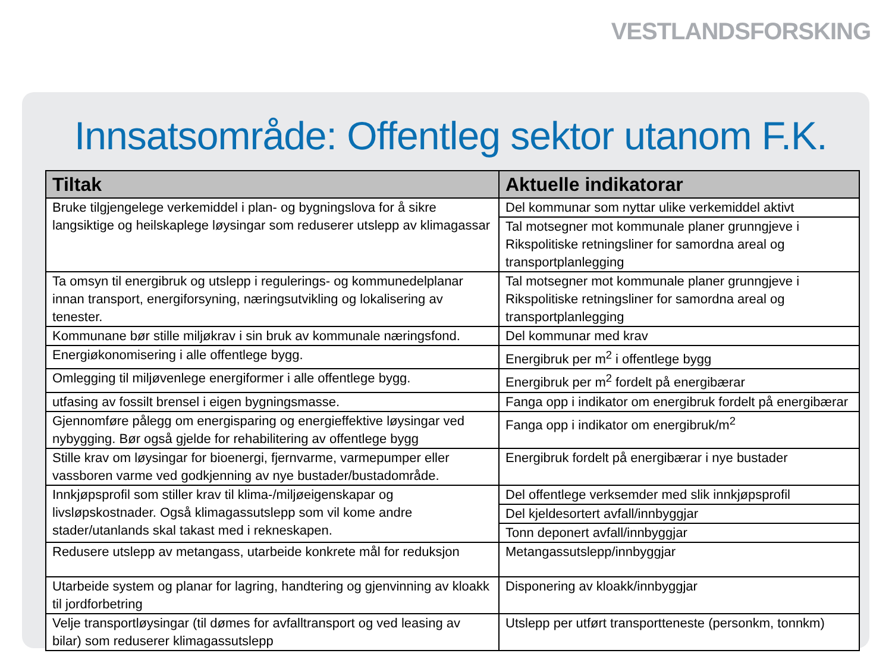VESTLANDSFORSKING
Innsatsområde: Offentleg sektor utanom F.K.
| Tiltak | Aktuelle indikatorar |
| --- | --- |
| Bruke tilgjengelege verkemiddel i plan- og bygningslova for å sikre langsiktige og heilskaplege løysingar som reduserer utslepp av klimagassar | Del kommunar som nyttar ulike verkemiddel aktivt |
| | Tal motsegner mot kommunale planer grunngjeve i Rikspolitiske retningsliner for samordna areal og transportplanlegging |
| Ta omsyn til energibruk og utslepp i regulerings- og kommunedelplanar innan transport, energiforsyning, næringsutvikling og lokalisering av tenester. | Tal motsegner mot kommunale planer grunngjeve i Rikspolitiske retningsliner for samordna areal og transportplanlegging |
| Kommunane bør stille miljøkrav i sin bruk av kommunale næringsfond. | Del kommunar med krav |
| Energiøkonomisering i alle offentlege bygg. | Energibruk per m<sup>2</sup> i offentlege bygg |
| Omlegging til miljøvenlege energiformer i alle offentlege bygg. | Energibruk per m<sup>2</sup> fordelt på energibærar |
| utfasing av fossilt brensel i eigen bygningsmasse. | Fanga opp i indikator om energibruk fordelt på energibærar |
| Gjennomføre pålegg om energisparing og energieffektive løysingar ved nybygging. Bør også gjelde for rehabilitering av offentlege bygg | Fanga opp i indikator om energibruk/m<sup>2</sup> |
| Stille krav om løysingar for bioenergi, fjernvarme, varmepumper eller vassboren varme ved godkjenning av nye bustader/bustadområde. | Energibruk fordelt på energibærar i nye bustader |
| Innkjøpsprofil som stiller krav til klima-/miljøeigenskapar og livsløpskostnader. Også klimagassutslepp som vil kome andre stader/utanlands skal takast med i rekneskapen. | Del offentlege verksemder med slik innkjøpsprofil |
| | Del kjeldesortert avfall/innbyggjar |
| | Tonn deponert avfall/innbyggjar |
| Redusere utslepp av metangass, utarbeide konkrete mål for reduksjon | Metangassutslepp/innbyggjar |
| Utarbeide system og planar for lagring, handtering og gjenvinning av kloakk til jordforbetring | Disponering av kloakk/innbyggjar |
| Velje transportløysingar (til dømes for avfalltransport og ved leasing av bilar) som reduserer klimagassutslepp | Utslepp per utført transportteneste (personkm, tonnkm) |